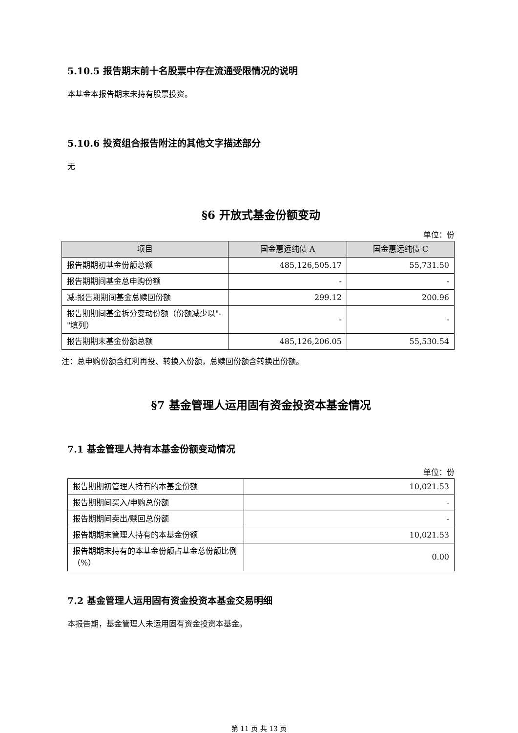5.10.5 报告期末前十名股票中存在流通受限情况的说明
本基金本报告期末未持有股票投资。
5.10.6 投资组合报告附注的其他文字描述部分
无
§6 开放式基金份额变动
单位：份
| 项目 | 国金惠远纯债 A | 国金惠远纯债 C |
| --- | --- | --- |
| 报告期期初基金份额总额 | 485,126,505.17 | 55,731.50 |
| 报告期期间基金总申购份额 | - | - |
| 减:报告期期间基金总赎回份额 | 299.12 | 200.96 |
| 报告期期间基金拆分变动份额（份额减少以"-"填列） | - | - |
| 报告期期末基金份额总额 | 485,126,206.05 | 55,530.54 |
注：总申购份额含红利再投、转换入份额，总赎回份额含转换出份额。
§7 基金管理人运用固有资金投资本基金情况
7.1 基金管理人持有本基金份额变动情况
单位：份
| 报告期期初管理人持有的本基金份额 | 10,021.53 |
| 报告期期间买入/申购总份额 | - |
| 报告期期间卖出/赎回总份额 | - |
| 报告期期末管理人持有的本基金份额 | 10,021.53 |
| 报告期期末持有的本基金份额占基金总份额比例（%） | 0.00 |
7.2 基金管理人运用固有资金投资本基金交易明细
本报告期，基金管理人未运用固有资金投资本基金。
第 11 页 共 13 页